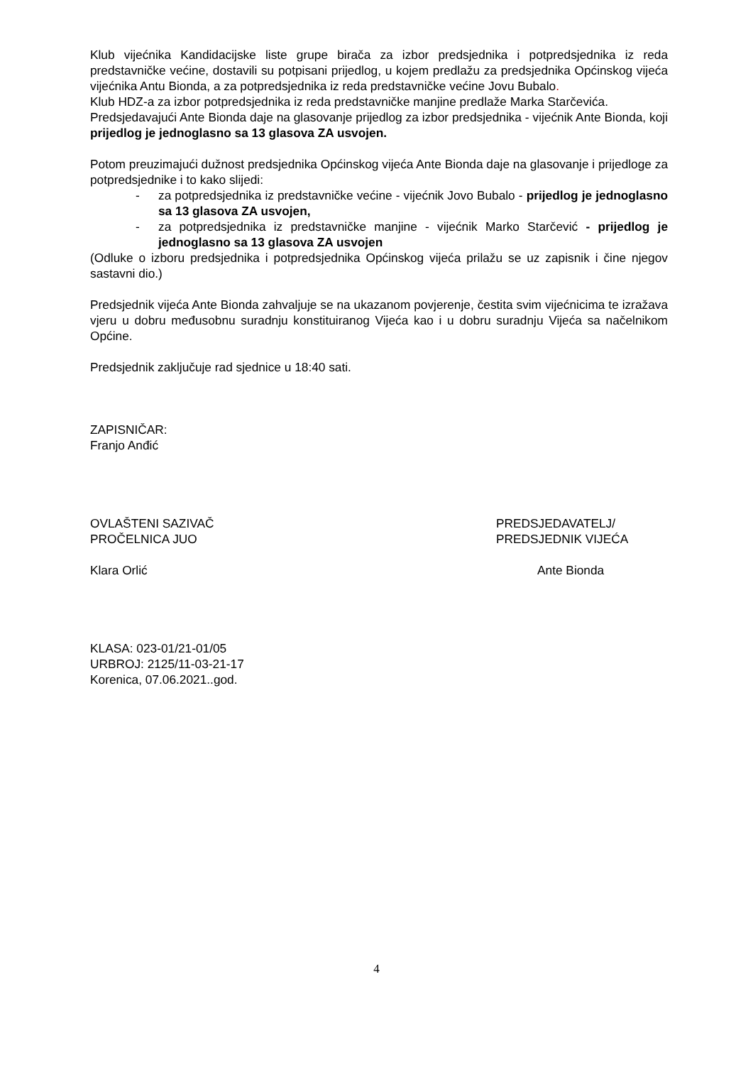Klub vijećnika Kandidacijske liste grupe birača za izbor predsjednika i potpredsjednika iz reda predstavničke većine, dostavili su potpisani prijedlog, u kojem predlažu za predsjednika Općinskog vijeća vijećnika Antu Bionda, a za potpredsjednika iz reda predstavničke većine Jovu Bubalo.
Klub HDZ-a za izbor potpredsjednika iz reda predstavničke manjine predlaže Marka Starčevića.
Predsjedavajući Ante Bionda daje na glasovanje prijedlog za izbor predsjednika - vijećnik Ante Bionda, koji prijedlog je jednoglasno sa 13 glasova ZA usvojen.
Potom preuzimajući dužnost predsjednika Općinskog vijeća Ante Bionda daje na glasovanje i prijedloge za potpredsjednike i to kako slijedi:
- za potpredsjednika iz predstavničke većine - vijećnik Jovo Bubalo - prijedlog je jednoglasno sa 13 glasova ZA usvojen,
- za potpredsjednika iz predstavničke manjine - vijećnik Marko Starčević - prijedlog je jednoglasno sa 13 glasova ZA usvojen
(Odluke o izboru predsjednika i potpredsjednika Općinskog vijeća prilažu se uz zapisnik i čine njegov sastavni dio.)
Predsjednik vijeća Ante Bionda zahvaljuje se na ukazanom povjerenje, čestita svim vijećnicima te izražava vjeru u dobru međusobnu suradnju konstituiranog Vijeća kao i u dobru suradnju Vijeća sa načelnikom Općine.
Predsjednik zaključuje rad sjednice u 18:40 sati.
ZAPISNIČAR:
Franjo Anđić
OVLAŠTENI SAZIVAČ
PROČELNICA JUO
PREDSJEDAVATELJ/
PREDSJEDNIK VIJEĆA
Klara Orlić Ante Bionda
KLASA: 023-01/21-01/05
URBROJ: 2125/11-03-21-17
Korenica, 07.06.2021..god.
4